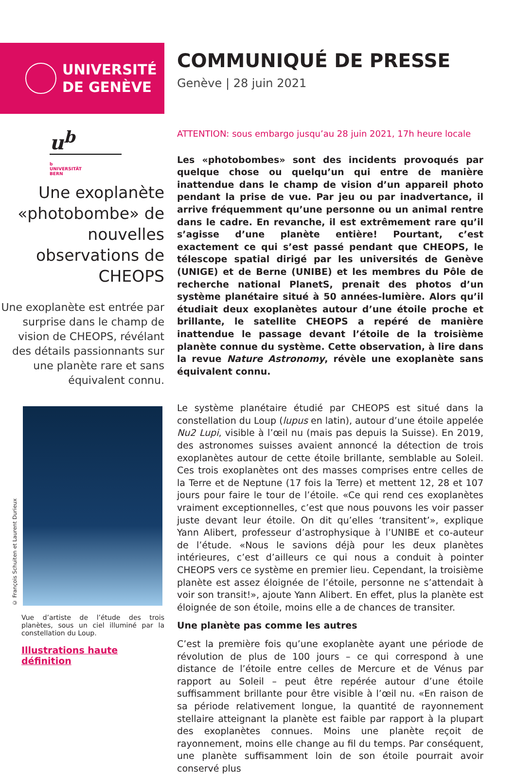UNIVERSITÉ
DE GENÈVE
COMMUNIQUÉ DE PRESSE
Genève | 28 juin 2021
u<sup>b</sup>
b
UNIVERSITÄT
BERN
Une exoplanète «photobombe» de nouvelles observations de CHEOPS
Une exoplanète est entrée par surprise dans le champ de vision de CHEOPS, révélant des détails passionnants sur une planète rare et sans équivalent connu.
© François Schuiten et Laurent Durieux
Vue d’artiste de l’étude des trois planètes, sous un ciel illuminé par la constellation du Loup.
Illustrations haute définition
ATTENTION: sous embargo jusqu’au 28 juin 2021, 17h heure locale
Les «photobombes» sont des incidents provoqués par quelque chose ou quelqu’un qui entre de manière inattendue dans le champ de vision d’un appareil photo pendant la prise de vue. Par jeu ou par inadvertance, il arrive fréquemment qu’une personne ou un animal rentre dans le cadre. En revanche, il est extrêmement rare qu’il s’agisse d’une planète entière! Pourtant, c’est exactement ce qui s’est passé pendant que CHEOPS, le télescope spatial dirigé par les universités de Genève (UNIGE) et de Berne (UNIBE) et les membres du Pôle de recherche national PlanetS, prenait des photos d’un système planétaire situé à 50 années-lumière. Alors qu’il étudiait deux exoplanètes autour d’une étoile proche et brillante, le satellite CHEOPS a repéré de manière inattendue le passage devant l’étoile de la troisième planète connue du système. Cette observation, à lire dans la revue Nature Astronomy, révèle une exoplanète sans équivalent connu.
Le système planétaire étudié par CHEOPS est situé dans la constellation du Loup (lupus en latin), autour d’une étoile appelée Nu2 Lupi, visible à l’œil nu (mais pas depuis la Suisse). En 2019, des astronomes suisses avaient annoncé la détection de trois exoplanètes autour de cette étoile brillante, semblable au Soleil. Ces trois exoplanètes ont des masses comprises entre celles de la Terre et de Neptune (17 fois la Terre) et mettent 12, 28 et 107 jours pour faire le tour de l’étoile. «Ce qui rend ces exoplanètes vraiment exceptionnelles, c’est que nous pouvons les voir passer juste devant leur étoile. On dit qu’elles ‘transitent’», explique Yann Alibert, professeur d’astrophysique à l’UNIBE et co-auteur de l’étude. «Nous le savions déjà pour les deux planètes intérieures, c’est d’ailleurs ce qui nous a conduit à pointer CHEOPS vers ce système en premier lieu. Cependant, la troisième planète est assez éloignée de l’étoile, personne ne s’attendait à voir son transit!», ajoute Yann Alibert. En effet, plus la planète est éloignée de son étoile, moins elle a de chances de transiter.
Une planète pas comme les autres
C’est la première fois qu’une exoplanète ayant une période de révolution de plus de 100 jours – ce qui correspond à une distance de l’étoile entre celles de Mercure et de Vénus par rapport au Soleil – peut être repérée autour d’une étoile suffisamment brillante pour être visible à l’œil nu. «En raison de sa période relativement longue, la quantité de rayonnement stellaire atteignant la planète est faible par rapport à la plupart des exoplanètes connues. Moins une planète reçoit de rayonnement, moins elle change au fil du temps. Par conséquent, une planète suffisamment loin de son étoile pourrait avoir conservé plus